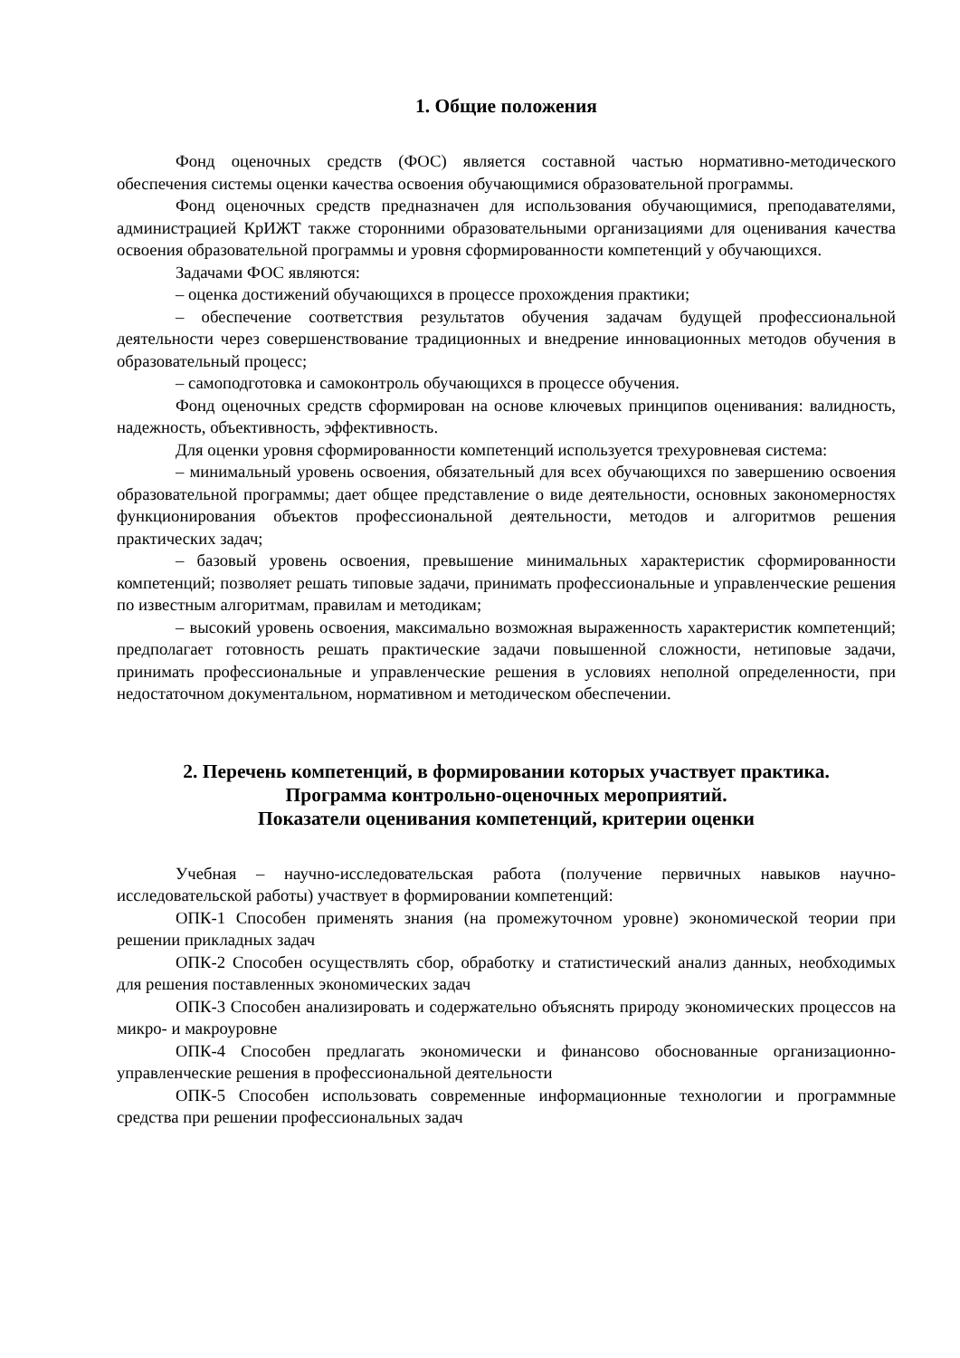1. Общие положения
Фонд оценочных средств (ФОС) является составной частью нормативно-методического обеспечения системы оценки качества освоения обучающимися образовательной программы.
Фонд оценочных средств предназначен для использования обучающимися, преподавателями, администрацией КрИЖТ также сторонними образовательными организациями для оценивания качества освоения образовательной программы и уровня сформированности компетенций у обучающихся.
Задачами ФОС являются:
– оценка достижений обучающихся в процессе прохождения практики;
– обеспечение соответствия результатов обучения задачам будущей профессиональной деятельности через совершенствование традиционных и внедрение инновационных методов обучения в образовательный процесс;
– самоподготовка и самоконтроль обучающихся в процессе обучения.
Фонд оценочных средств сформирован на основе ключевых принципов оценивания: валидность, надежность, объективность, эффективность.
Для оценки уровня сформированности компетенций используется трехуровневая система:
– минимальный уровень освоения, обязательный для всех обучающихся по завершению освоения образовательной программы; дает общее представление о виде деятельности, основных закономерностях функционирования объектов профессиональной деятельности, методов и алгоритмов решения практических задач;
– базовый уровень освоения, превышение минимальных характеристик сформированности компетенций; позволяет решать типовые задачи, принимать профессиональные и управленческие решения по известным алгоритмам, правилам и методикам;
– высокий уровень освоения, максимально возможная выраженность характеристик компетенций; предполагает готовность решать практические задачи повышенной сложности, нетиповые задачи, принимать профессиональные и управленческие решения в условиях неполной определенности, при недостаточном документальном, нормативном и методическом обеспечении.
2. Перечень компетенций, в формировании которых участвует практика.
Программа контрольно-оценочных мероприятий.
Показатели оценивания компетенций, критерии оценки
Учебная – научно-исследовательская работа (получение первичных навыков научно-исследовательской работы) участвует в формировании компетенций:
ОПК-1 Способен применять знания (на промежуточном уровне) экономической теории при решении прикладных задач
ОПК-2 Способен осуществлять сбор, обработку и статистический анализ данных, необходимых для решения поставленных экономических задач
ОПК-3 Способен анализировать и содержательно объяснять природу экономических процессов на микро- и макроуровне
ОПК-4 Способен предлагать экономически и финансово обоснованные организационно-управленческие решения в профессиональной деятельности
ОПК-5 Способен использовать современные информационные технологии и программные средства при решении профессиональных задач